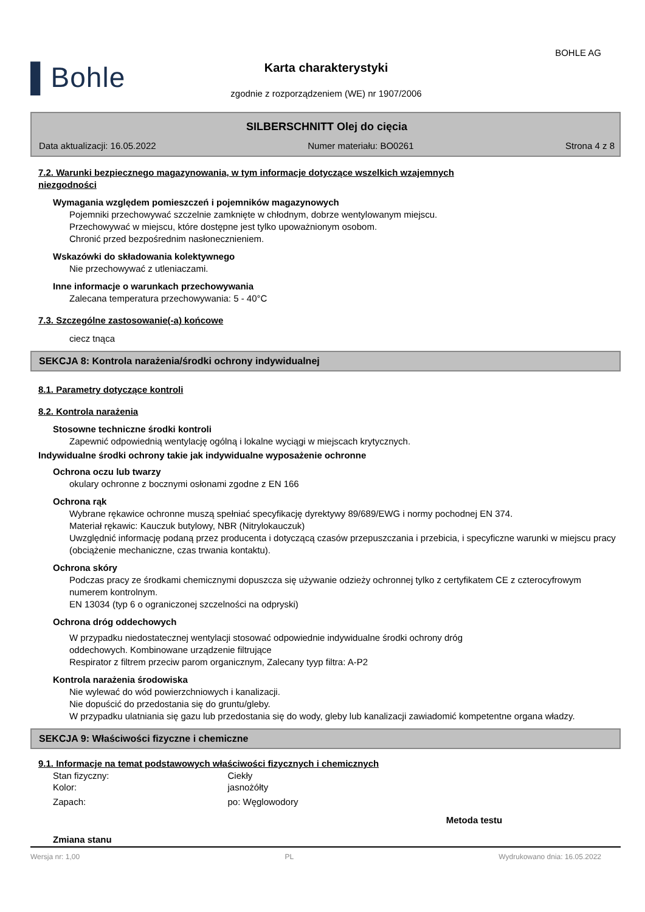BOHLE AG
▌Bohle
Karta charakterystyki
zgodnie z rozporządzeniem (WE) nr 1907/2006
SILBERSCHNITT Olej do cięcia
Data aktualizacji: 16.05.2022 Numer materiału: BO0261 Strona 4 z 8
7.2. Warunki bezpiecznego magazynowania, w tym informacje dotyczące wszelkich wzajemnych
niezgodności
Wymagania względem pomieszczeń i pojemników magazynowych
Pojemniki przechowywać szczelnie zamknięte w chłodnym, dobrze wentylowanym miejscu.
Przechowywać w miejscu, które dostępne jest tylko upoważnionym osobom.
Chronić przed bezpośrednim nasłonecznieniem.
Wskazówki do składowania kolektywnego
Nie przechowywać z utleniaczami.
Inne informacje o warunkach przechowywania
Zalecana temperatura przechowywania: 5 - 40°C
7.3. Szczególne zastosowanie(-a) końcowe
ciecz tnąca
SEKCJA 8: Kontrola narażenia/środki ochrony indywidualnej
8.1. Parametry dotyczące kontroli
8.2. Kontrola narażenia
Stosowne techniczne środki kontroli
Zapewnić odpowiednią wentylację ogólną i lokalne wyciągi w miejscach krytycznych.
Indywidualne środki ochrony takie jak indywidualne wyposażenie ochronne
Ochrona oczu lub twarzy
okulary ochronne z bocznymi osłonami zgodne z EN 166
Ochrona rąk
Wybrane rękawice ochronne muszą spełniać specyfikację dyrektywy 89/689/EWG i normy pochodnej EN 374.
Materiał rękawic: Kauczuk butylowy, NBR (Nitrylokauczuk)
Uwzględnić informację podaną przez producenta i dotyczącą czasów przepuszczania i przebicia, i specyficzne warunki w miejscu pracy (obciążenie mechaniczne, czas trwania kontaktu).
Ochrona skóry
Podczas pracy ze środkami chemicznymi dopuszcza się używanie odzieży ochronnej tylko z certyfikatem CE z czterocyfrowym numerem kontrolnym.
EN 13034 (typ 6 o ograniczonej szczelności na odpryski)
Ochrona dróg oddechowych
W przypadku niedostatecznej wentylacji stosować odpowiednie indywidualne środki ochrony dróg
oddechowych. Kombinowane urządzenie filtrujące
Respirator z filtrem przeciw parom organicznym, Zalecany tyyp filtra: A-P2
Kontrola narażenia środowiska
Nie wylewać do wód powierzchniowych i kanalizacji.
Nie dopuścić do przedostania się do gruntu/gleby.
W przypadku ulatniania się gazu lub przedostania się do wody, gleby lub kanalizacji zawiadomić kompetentne organa władzy.
SEKCJA 9: Właściwości fizyczne i chemiczne
9.1. Informacje na temat podstawowych właściwości fizycznych i chemicznych
| Stan fizyczny: | Ciekły | |
| Kolor: | jasnożółty | |
| Zapach: | po: Węglowodory | |
| | | Metoda testu |
| Zmiana stanu | | |
Wersja nr: 1,00 PL Wydrukowano dnia: 16.05.2022